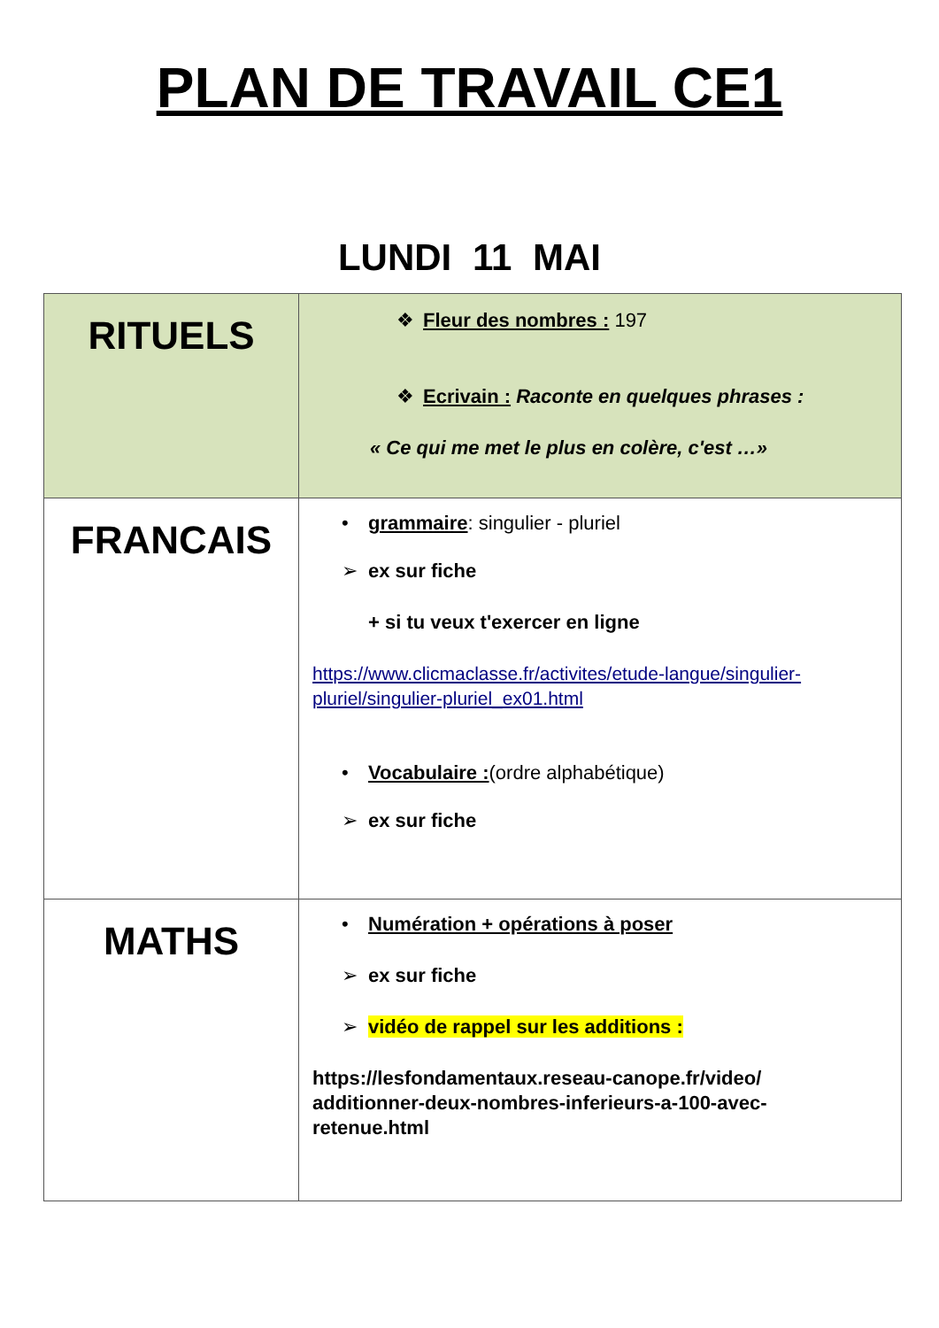PLAN DE TRAVAIL CE1
LUNDI 11 MAI
| RITUELS | ❖ Fleur des nombres : 197 ❖ Ecrivain : Raconte en quelques phrases : « Ce qui me met le plus en colère, c'est …» |
| FRANCAIS | • grammaire : singulier - pluriel ➢ ex sur fiche + si tu veux t'exercer en ligne https://www.clicmaclasse.fr/activites/etude-langue/singulier-pluriel/singulier-pluriel_ex01.html • Vocabulaire : (ordre alphabétique) ➢ ex sur fiche |
| MATHS | • Numération + opérations à poser ➢ ex sur fiche ➢ vidéo de rappel sur les additions : https://lesfondamentaux.reseau-canope.fr/video/ additionner-deux-nombres-inferieurs-a-100-avec-retenue.html |